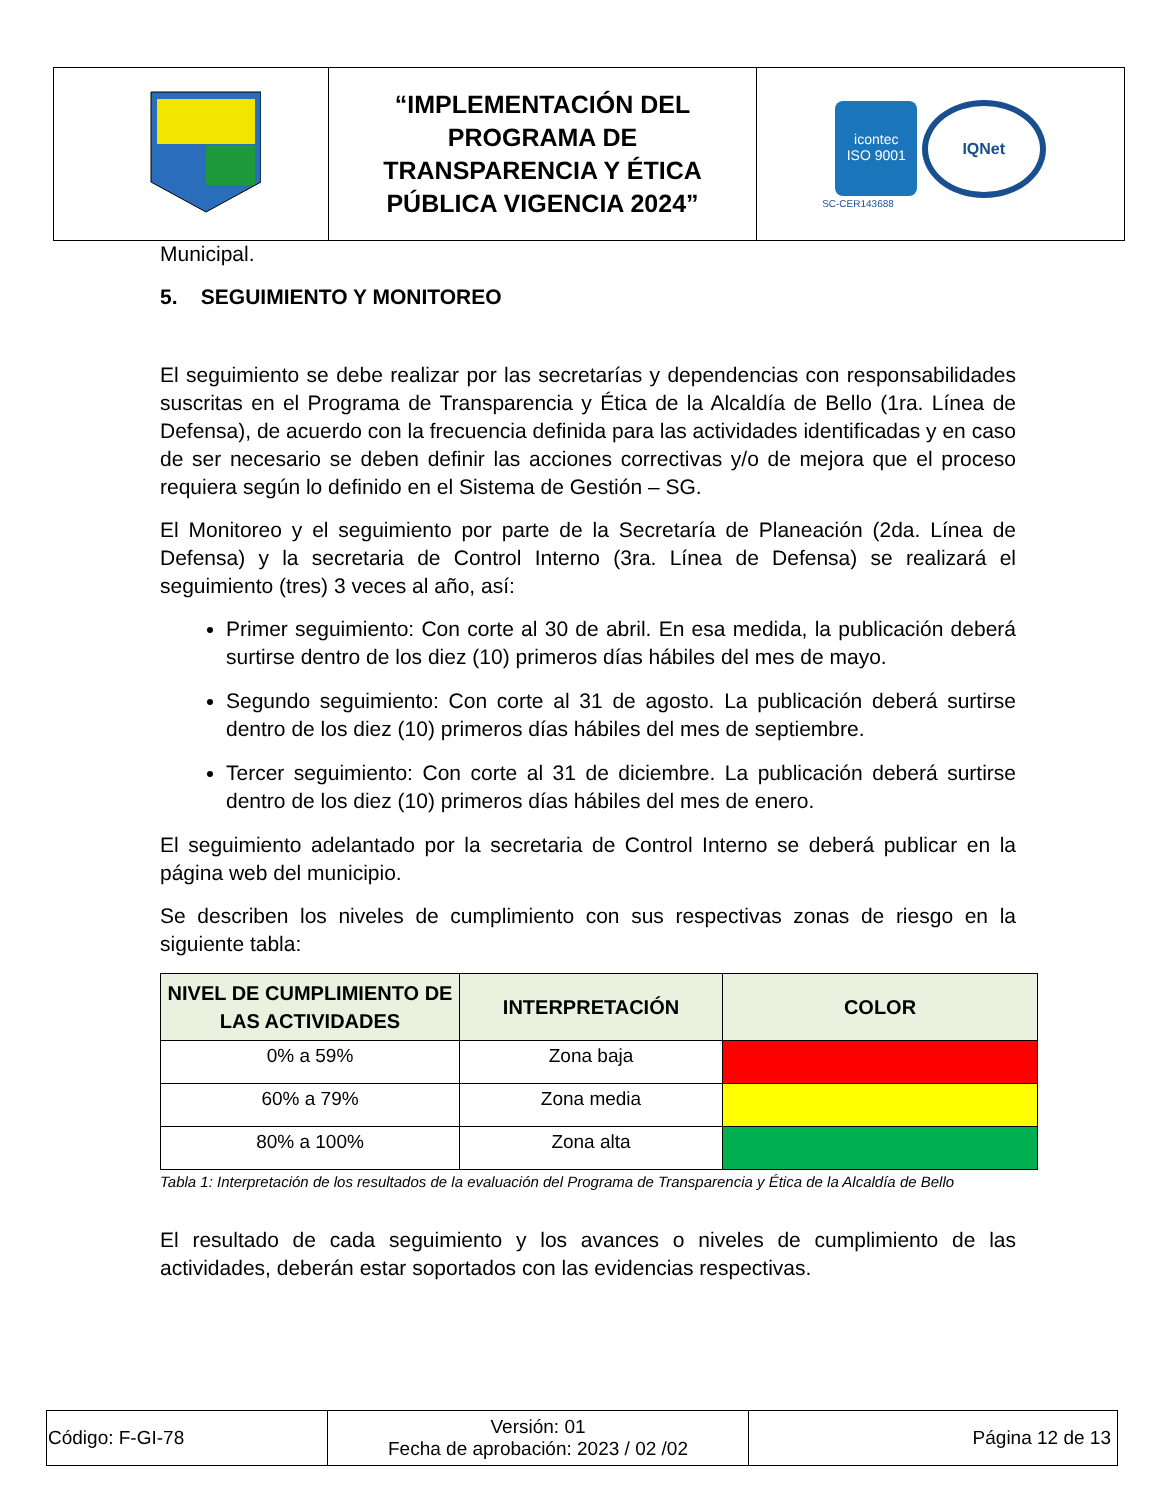| | “IMPLEMENTACIÓN DEL PROGRAMA DE TRANSPARENCIA Y ÉTICA PÚBLICA VIGENCIA 2024” | icontec ISO 9001 IQNet SC-CER143688 |
Municipal.
5. SEGUIMIENTO Y MONITOREO
El seguimiento se debe realizar por las secretarías y dependencias con responsabilidades suscritas en el Programa de Transparencia y Ética de la Alcaldía de Bello (1ra. Línea de Defensa), de acuerdo con la frecuencia definida para las actividades identificadas y en caso de ser necesario se deben definir las acciones correctivas y/o de mejora que el proceso requiera según lo definido en el Sistema de Gestión – SG.
El Monitoreo y el seguimiento por parte de la Secretaría de Planeación (2da. Línea de Defensa) y la secretaria de Control Interno (3ra. Línea de Defensa) se realizará el seguimiento (tres) 3 veces al año, así:
Primer seguimiento: Con corte al 30 de abril. En esa medida, la publicación deberá surtirse dentro de los diez (10) primeros días hábiles del mes de mayo.
Segundo seguimiento: Con corte al 31 de agosto. La publicación deberá surtirse dentro de los diez (10) primeros días hábiles del mes de septiembre.
Tercer seguimiento: Con corte al 31 de diciembre. La publicación deberá surtirse dentro de los diez (10) primeros días hábiles del mes de enero.
El seguimiento adelantado por la secretaria de Control Interno se deberá publicar en la página web del municipio.
Se describen los niveles de cumplimiento con sus respectivas zonas de riesgo en la siguiente tabla:
| NIVEL DE CUMPLIMIENTO DE LAS ACTIVIDADES | INTERPRETACIÓN | COLOR |
| --- | --- | --- |
| 0% a 59% | Zona baja | |
| 60% a 79% | Zona media | |
| 80% a 100% | Zona alta | |
Tabla 1: Interpretación de los resultados de la evaluación del Programa de Transparencia y Ética de la Alcaldía de Bello
El resultado de cada seguimiento y los avances o niveles de cumplimiento de las actividades, deberán estar soportados con las evidencias respectivas.
| Código: F-GI-78 | Versión: 01 Fecha de aprobación: 2023 / 02 /02 | Página 12 de 13 |